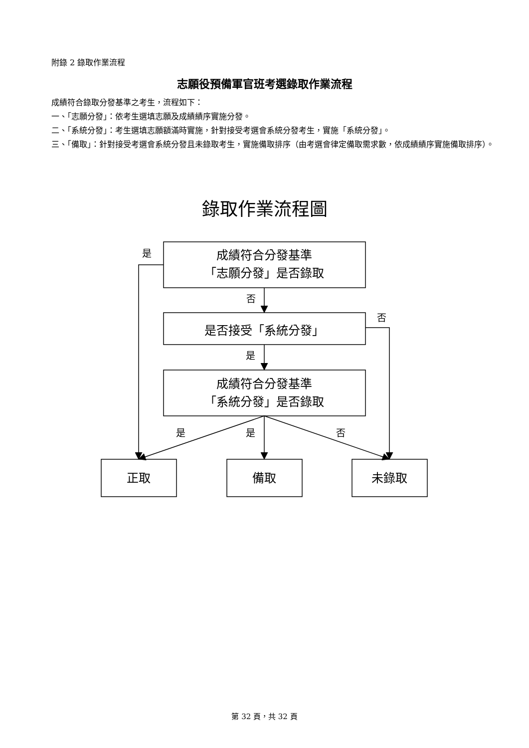附錄 2 錄取作業流程
志願役預備軍官班考選錄取作業流程
成績符合錄取分發基準之考生，流程如下：
一、「志願分發」：依考生選填志願及成績績序實施分發。
二、「系統分發」：考生選填志願額滿時實施，針對接受考選會系統分發考生，實施「系統分發」。
三、「備取」：針對接受考選會系統分發且未錄取考生，實施備取排序（由考選會律定備取需求數，依成績績序實施備取排序）。
錄取作業流程圖
是
成績符合分發基準
「志願分發」是否錄取
否
否
是否接受「系統分發」
是
成績符合分發基準
「系統分發」是否錄取
是
是
否
正取
備取
未錄取
第 32 頁，共 32 頁